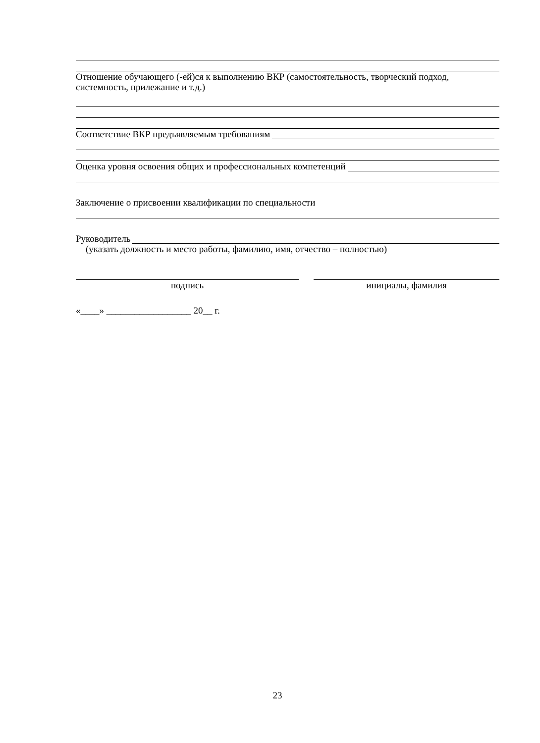Отношение обучающего (-ей)ся к выполнению ВКР (самостоятельность, творческий подход, системность, прилежание и т.д.)
Соответствие ВКР предъявляемым требованиям
Оценка уровня освоения общих и профессиональных компетенций
Заключение о присвоении квалификации по специальности
Руководитель
(указать должность и место работы, фамилию, имя, отчество – полностью)
подпись инициалы, фамилия
«____» __________________ 20__ г.
23